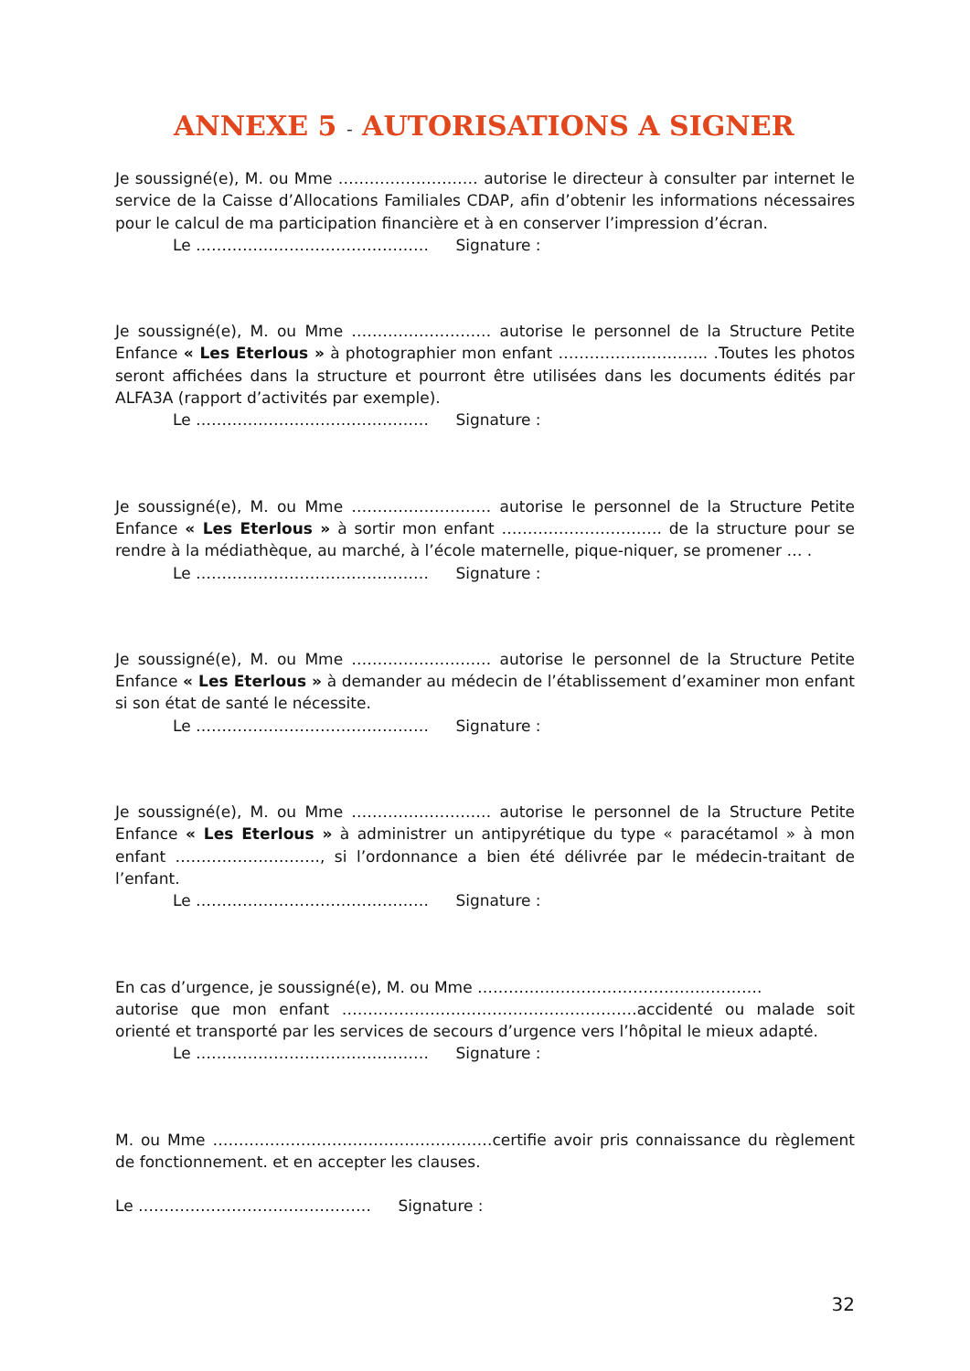ANNEXE 5 - AUTORISATIONS A SIGNER
Je soussigné(e), M. ou Mme ……………………… autorise le directeur à consulter par internet le service de la Caisse d’Allocations Familiales CDAP, afin d’obtenir les informations nécessaires pour le calcul de ma participation financière et à en conserver l’impression d’écran.
Le ……………………………………… Signature :
Je soussigné(e), M. ou Mme ……………………… autorise le personnel de la Structure Petite Enfance « Les Eterlous » à photographier mon enfant ……………………….. .Toutes les photos seront affichées dans la structure et pourront être utilisées dans les documents édités par ALFA3A (rapport d’activités par exemple).
Le ……………………………………… Signature :
Je soussigné(e), M. ou Mme ……………………… autorise le personnel de la Structure Petite Enfance « Les Eterlous » à sortir mon enfant …………………………. de la structure pour se rendre à la médiathèque, au marché, à l’école maternelle, pique-niquer, se promener … .
Le ……………………………………… Signature :
Je soussigné(e), M. ou Mme ……………………… autorise le personnel de la Structure Petite Enfance « Les Eterlous » à demander au médecin de l’établissement d’examiner mon enfant si son état de santé le nécessite.
Le ……………………………………… Signature :
Je soussigné(e), M. ou Mme ……………………… autorise le personnel de la Structure Petite Enfance « Les Eterlous » à administrer un antipyrétique du type « paracétamol » à mon enfant ………………………., si l’ordonnance a bien été délivrée par le médecin-traitant de l’enfant.
Le ……………………………………… Signature :
En cas d’urgence, je soussigné(e), M. ou Mme ……………………………………………….
autorise que mon enfant …………………………………………………accidenté ou malade soit orienté et transporté par les services de secours d’urgence vers l’hôpital le mieux adapté.
Le ……………………………………… Signature :
M. ou Mme ………………………………………………certifie avoir pris connaissance du règlement de fonctionnement. et en accepter les clauses.
Le ……………………………………… Signature :
32